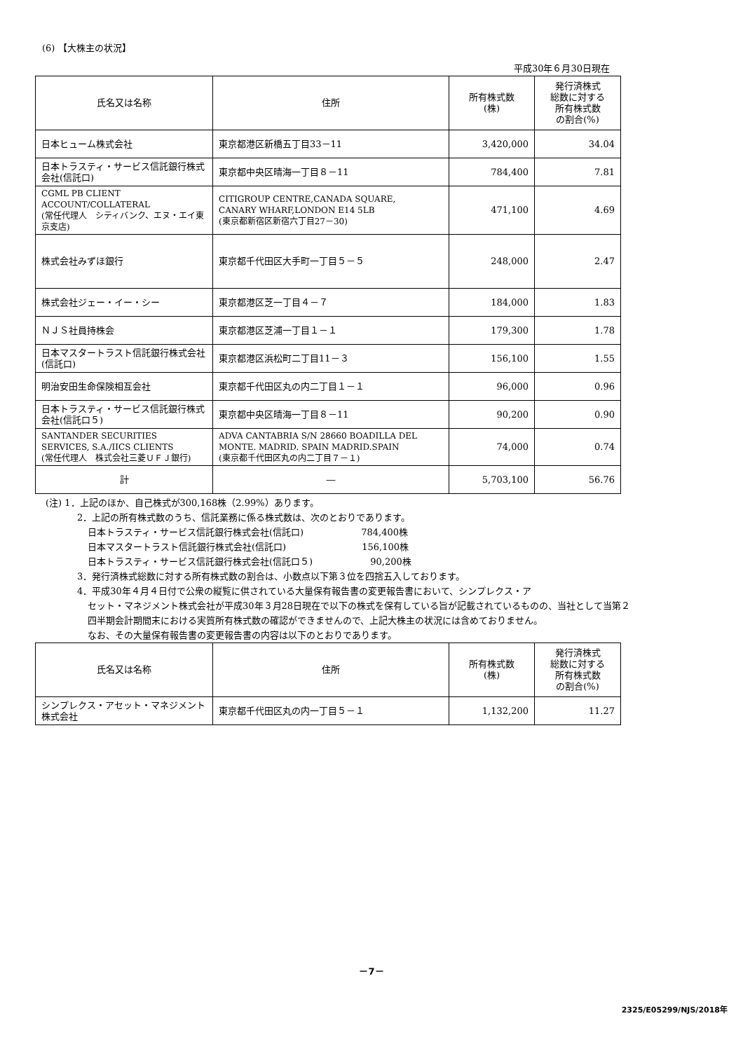(6) 【大株主の状況】
平成30年６月30日現在
| 氏名又は名称 | 住所 | 所有株式数 (株) | 発行済株式 総数に対する 所有株式数 の割合(%) |
| --- | --- | --- | --- |
| 日本ヒューム株式会社 | 東京都港区新橋五丁目33－11 | 3,420,000 | 34.04 |
| 日本トラスティ・サービス信託銀行株式会社(信託口) | 東京都中央区晴海一丁目８－11 | 784,400 | 7.81 |
| CGML PB CLIENT ACCOUNT/COLLATERAL (常任代理人 シティバンク、エヌ・エイ東京支店) | CITIGROUP CENTRE,CANADA SQUARE, CANARY WHARF,LONDON E14 5LB (東京都新宿区新宿六丁目27－30) | 471,100 | 4.69 |
| 株式会社みずほ銀行 | 東京都千代田区大手町一丁目５－５ | 248,000 | 2.47 |
| 株式会社ジェー・イー・シー | 東京都港区芝一丁目４－７ | 184,000 | 1.83 |
| ＮＪＳ社員持株会 | 東京都港区芝浦一丁目１－１ | 179,300 | 1.78 |
| 日本マスタートラスト信託銀行株式会社(信託口) | 東京都港区浜松町二丁目11－３ | 156,100 | 1.55 |
| 明治安田生命保険相互会社 | 東京都千代田区丸の内二丁目１－１ | 96,000 | 0.96 |
| 日本トラスティ・サービス信託銀行株式会社(信託口５) | 東京都中央区晴海一丁目８－11 | 90,200 | 0.90 |
| SANTANDER SECURITIES SERVICES, S.A./IICS CLIENTS (常任代理人 株式会社三菱ＵＦＪ銀行) | ADVA CANTABRIA S/N 28660 BOADILLA DEL MONTE. MADRID. SPAIN MADRID.SPAIN (東京都千代田区丸の内二丁目７－１) | 74,000 | 0.74 |
| 計 | ― | 5,703,100 | 56.76 |
(注) 1．上記のほか、自己株式が300,168株（2.99%）あります。
2．上記の所有株式数のうち、信託業務に係る株式数は、次のとおりであります。
日本トラスティ・サービス信託銀行株式会社(信託口)　　　　　　 784,400株
日本マスタートラスト信託銀行株式会社(信託口)　　　　　　　　 156,100株
日本トラスティ・サービス信託銀行株式会社(信託口５)　　　　　　 90,200株
3．発行済株式総数に対する所有株式数の割合は、小数点以下第３位を四捨五入しております。
4．平成30年４月４日付で公衆の縦覧に供されている大量保有報告書の変更報告書において、シンプレクス・ア
セット・マネジメント株式会社が平成30年３月28日現在で以下の株式を保有している旨が記載されているものの、当社として当第２四半期会計期間末における実質所有株式数の確認ができませんので、上記大株主の状況には含めておりません。
なお、その大量保有報告書の変更報告書の内容は以下のとおりであります。
| 氏名又は名称 | 住所 | 所有株式数 (株) | 発行済株式 総数に対する 所有株式数 の割合(%) |
| --- | --- | --- | --- |
| シンプレクス・アセット・マネジメント株式会社 | 東京都千代田区丸の内一丁目５－１ | 1,132,200 | 11.27 |
－7－
2325/E05299/NJS/2018年